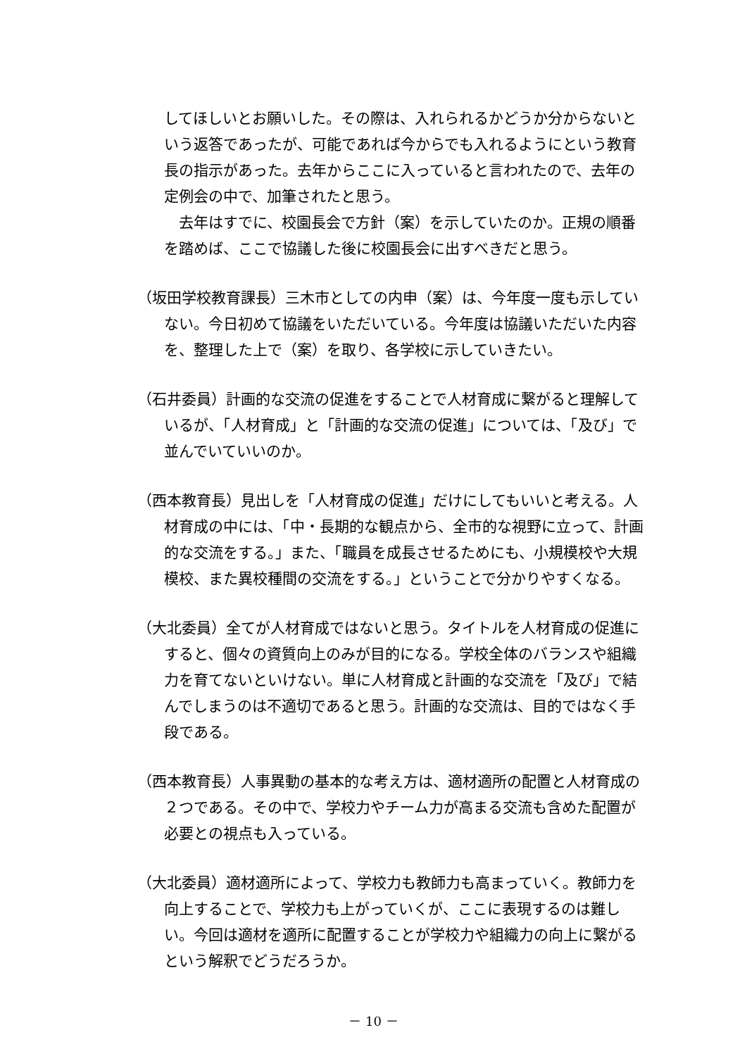してほしいとお願いした。その際は、入れられるかどうか分からないという返答であったが、可能であれば今からでも入れるようにという教育長の指示があった。去年からここに入っていると言われたので、去年の定例会の中で、加筆されたと思う。
　去年はすでに、校園長会で方針（案）を示していたのか。正規の順番を踏めば、ここで協議した後に校園長会に出すべきだと思う。
（坂田学校教育課長）三木市としての内申（案）は、今年度一度も示していない。今日初めて協議をいただいている。今年度は協議いただいた内容を、整理した上で（案）を取り、各学校に示していきたい。
（石井委員）計画的な交流の促進をすることで人材育成に繋がると理解しているが、「人材育成」と「計画的な交流の促進」については、「及び」で並んでいていいのか。
（西本教育長）見出しを「人材育成の促進」だけにしてもいいと考える。人材育成の中には、「中・長期的な観点から、全市的な視野に立って、計画的な交流をする。」また、「職員を成長させるためにも、小規模校や大規模校、また異校種間の交流をする。」ということで分かりやすくなる。
（大北委員）全てが人材育成ではないと思う。タイトルを人材育成の促進にすると、個々の資質向上のみが目的になる。学校全体のバランスや組織力を育てないといけない。単に人材育成と計画的な交流を「及び」で結んでしまうのは不適切であると思う。計画的な交流は、目的ではなく手段である。
（西本教育長）人事異動の基本的な考え方は、適材適所の配置と人材育成の２つである。その中で、学校力やチーム力が高まる交流も含めた配置が必要との視点も入っている。
（大北委員）適材適所によって、学校力も教師力も高まっていく。教師力を向上することで、学校力も上がっていくが、ここに表現するのは難しい。今回は適材を適所に配置することが学校力や組織力の向上に繋がるという解釈でどうだろうか。
－ 10 －